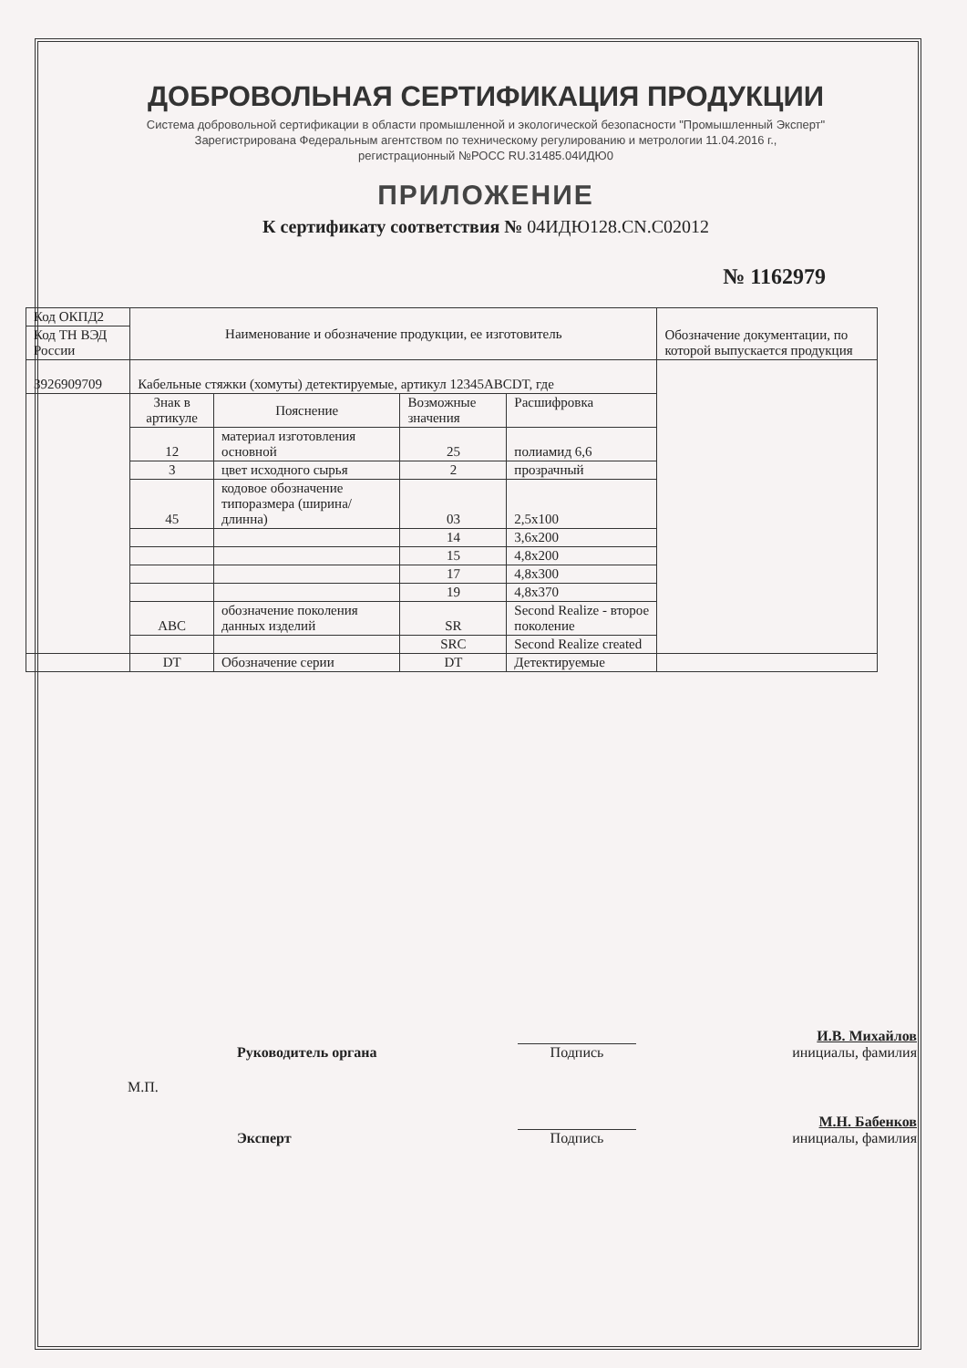ДОБРОВОЛЬНАЯ СЕРТИФИКАЦИЯ ПРОДУКЦИИ
Система добровольной сертификации в области промышленной и экологической безопасности "Промышленный Эксперт"
Зарегистрирована Федеральным агентством по техническому регулированию и метрологии 11.04.2016 г.,
регистрационный №РОСС RU.31485.04ИДЮ0
ПРИЛОЖЕНИЕ
К сертификату соответствия № 04ИДЮ128.CN.C02012
№ 1162979
| Код ОКПД2 | Наименование и обозначение продукции, ее изготовитель | | | | Обозначение документации, по которой выпускается продукция |
| Код ТН ВЭД России | | | | | |
| 3926909709 | Кабельные стяжки (хомуты) детектируемые, артикул 12345ABCDT, где | | | | |
| | Знак в артикуле | Пояснение | Возможные значения | Расшифровка | |
| | 12 | материал изготовления основной | 25 | полиамид 6,6 | |
| | 3 | цвет исходного сырья | 2 | прозрачный | |
| | 45 | кодовое обозначение типоразмера (ширина/ длинна) | 03 | 2,5x100 | |
| | | | 14 | 3,6x200 | |
| | | | 15 | 4,8x200 | |
| | | | 17 | 4,8x300 | |
| | | | 19 | 4,8x370 | |
| | ABC | обозначение поколения данных изделий | SR | Second Realize - второе поколение | |
| | | | SRC | Second Realize created | |
| | DT | Обозначение серии | DT | Детектируемые | |
Руководитель органа
Подпись
И.В. Михайлов
инициалы, фамилия
М.П.
Эксперт
Подпись
М.Н. Бабенков
инициалы, фамилия